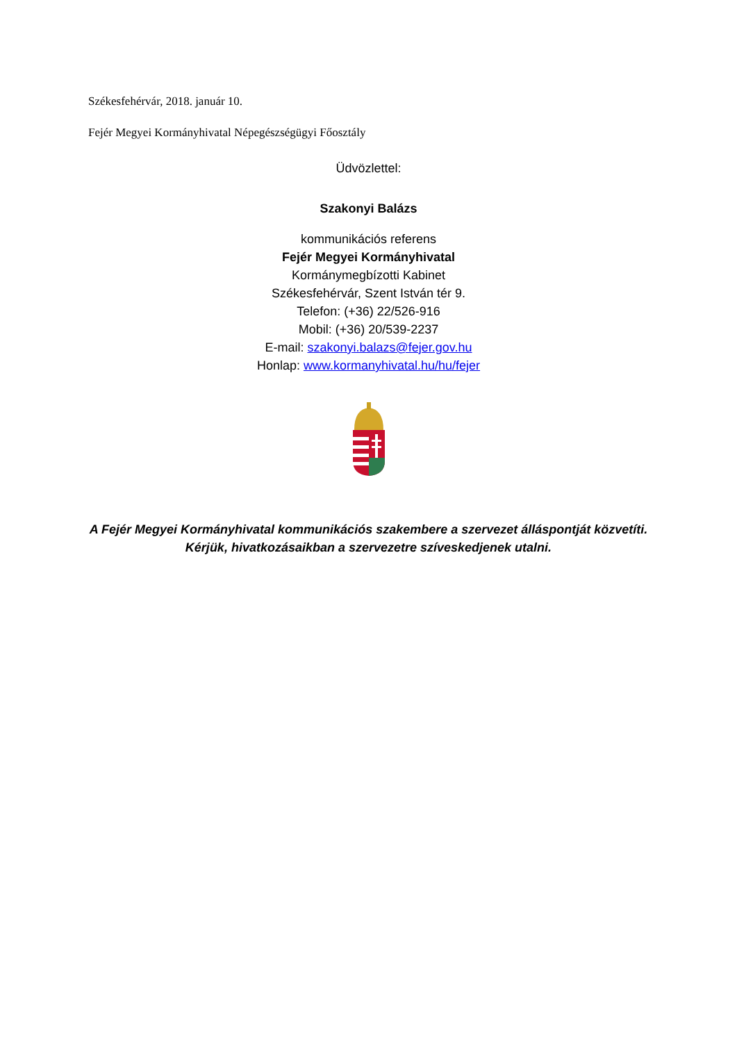Székesfehérvár, 2018. január 10.
Fejér Megyei Kormányhivatal Népegészségügyi Főosztály
Üdvözlettel:
Szakonyi Balázs
kommunikációs referens
Fejér Megyei Kormányhivatal
Kormánymegbízotti Kabinet
Székesfehérvár, Szent István tér 9.
Telefon: (+36) 22/526-916
Mobil: (+36) 20/539-2237
E-mail: szakonyi.balazs@fejer.gov.hu
Honlap: www.kormanyhivatal.hu/hu/fejer
A Fejér Megyei Kormányhivatal kommunikációs szakembere a szervezet álláspontját közvetíti. Kérjük, hivatkozásaikban a szervezetre szíveskedjenek utalni.